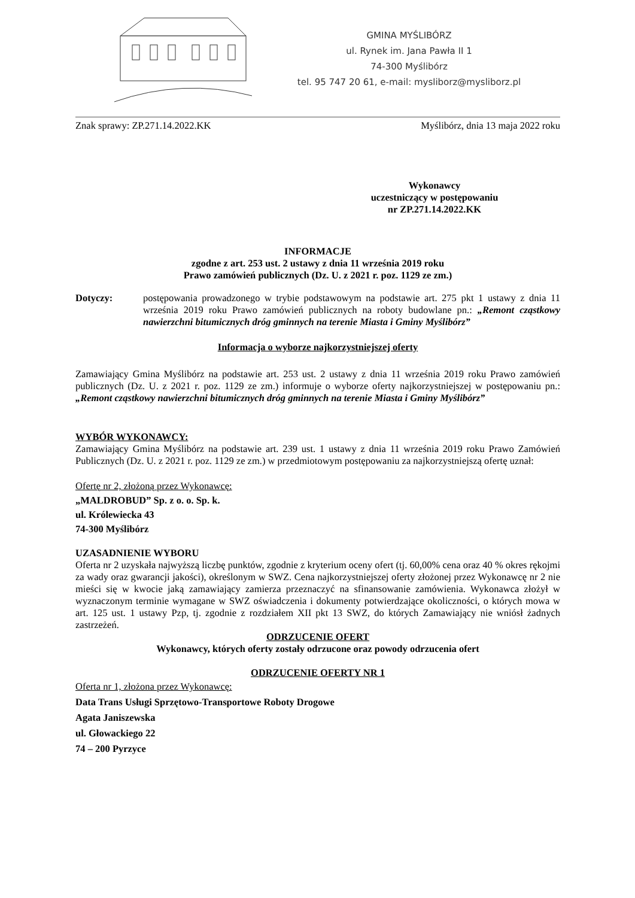GMINA MYŚLIBÓRZ
ul. Rynek im. Jana Pawła II 1
74-300 Myślibórz
tel. 95 747 20 61, e-mail: mysliborz@mysliborz.pl
Znak sprawy: ZP.271.14.2022.KK Myślibórz, dnia 13 maja 2022 roku
Wykonawcy
uczestniczący w postępowaniu
nr ZP.271.14.2022.KK
INFORMACJE
zgodne z art. 253 ust. 2 ustawy z dnia 11 września 2019 roku
Prawo zamówień publicznych (Dz. U. z 2021 r. poz. 1129 ze zm.)
Dotyczy:
postępowania prowadzonego w trybie podstawowym na podstawie art. 275 pkt 1 ustawy z dnia 11 września 2019 roku Prawo zamówień publicznych na roboty budowlane pn.: „Remont cząstkowy nawierzchni bitumicznych dróg gminnych na terenie Miasta i Gminy Myślibórz”
Informacja o wyborze najkorzystniejszej oferty
Zamawiający Gmina Myślibórz na podstawie art. 253 ust. 2 ustawy z dnia 11 września 2019 roku Prawo zamówień publicznych (Dz. U. z 2021 r. poz. 1129 ze zm.) informuje o wyborze oferty najkorzystniejszej w postępowaniu pn.: „Remont cząstkowy nawierzchni bitumicznych dróg gminnych na terenie Miasta i Gminy Myślibórz”
WYBÓR WYKONAWCY:
Zamawiający Gmina Myślibórz na podstawie art. 239 ust. 1 ustawy z dnia 11 września 2019 roku Prawo Zamówień Publicznych (Dz. U. z 2021 r. poz. 1129 ze zm.) w przedmiotowym postępowaniu za najkorzystniejszą ofertę uznał:
Ofertę nr 2, złożoną przez Wykonawcę:
„MALDROBUD” Sp. z o. o. Sp. k.
ul. Królewiecka 43
74-300 Myślibórz
UZASADNIENIE WYBORU
Oferta nr 2 uzyskała najwyższą liczbę punktów, zgodnie z kryterium oceny ofert (tj. 60,00% cena oraz 40 % okres rękojmi za wady oraz gwarancji jakości), określonym w SWZ. Cena najkorzystniejszej oferty złożonej przez Wykonawcę nr 2 nie mieści się w kwocie jaką zamawiający zamierza przeznaczyć na sfinansowanie zamówienia. Wykonawca złożył w wyznaczonym terminie wymagane w SWZ oświadczenia i dokumenty potwierdzające okoliczności, o których mowa w art. 125 ust. 1 ustawy Pzp, tj. zgodnie z rozdziałem XII pkt 13 SWZ, do których Zamawiający nie wniósł żadnych zastrzeżeń.
ODRZUCENIE OFERT
Wykonawcy, których oferty zostały odrzucone oraz powody odrzucenia ofert
ODRZUCENIE OFERTY NR 1
Oferta nr 1, złożona przez Wykonawcę:
Data Trans Usługi Sprzętowo-Transportowe Roboty Drogowe
Agata Janiszewska
ul. Głowackiego 22
74 – 200 Pyrzyce